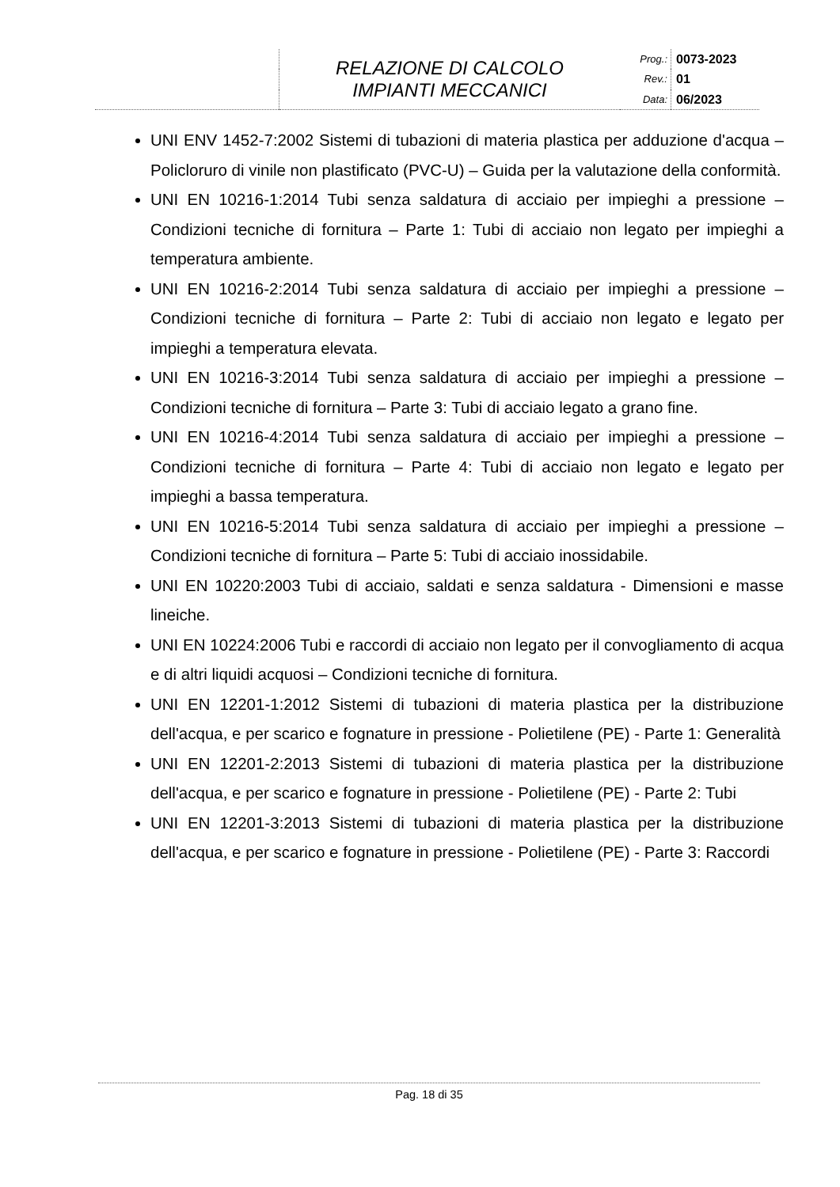| | RELAZIONE DI CALCOLO IMPIANTI MECCANICI | Prog.: | 0073-2023 |
| | | Rev.: | 01 |
| | | Data: | 06/2023 |
UNI ENV 1452-7:2002 Sistemi di tubazioni di materia plastica per adduzione d'acqua – Policloruro di vinile non plastificato (PVC-U) – Guida per la valutazione della conformità.
UNI EN 10216-1:2014 Tubi senza saldatura di acciaio per impieghi a pressione – Condizioni tecniche di fornitura – Parte 1: Tubi di acciaio non legato per impieghi a temperatura ambiente.
UNI EN 10216-2:2014 Tubi senza saldatura di acciaio per impieghi a pressione – Condizioni tecniche di fornitura – Parte 2: Tubi di acciaio non legato e legato per impieghi a temperatura elevata.
UNI EN 10216-3:2014 Tubi senza saldatura di acciaio per impieghi a pressione – Condizioni tecniche di fornitura – Parte 3: Tubi di acciaio legato a grano fine.
UNI EN 10216-4:2014 Tubi senza saldatura di acciaio per impieghi a pressione – Condizioni tecniche di fornitura – Parte 4: Tubi di acciaio non legato e legato per impieghi a bassa temperatura.
UNI EN 10216-5:2014 Tubi senza saldatura di acciaio per impieghi a pressione – Condizioni tecniche di fornitura – Parte 5: Tubi di acciaio inossidabile.
UNI EN 10220:2003 Tubi di acciaio, saldati e senza saldatura - Dimensioni e masse lineiche.
UNI EN 10224:2006 Tubi e raccordi di acciaio non legato per il convogliamento di acqua e di altri liquidi acquosi – Condizioni tecniche di fornitura.
UNI EN 12201-1:2012 Sistemi di tubazioni di materia plastica per la distribuzione dell'acqua, e per scarico e fognature in pressione - Polietilene (PE) - Parte 1: Generalità
UNI EN 12201-2:2013 Sistemi di tubazioni di materia plastica per la distribuzione dell'acqua, e per scarico e fognature in pressione - Polietilene (PE) - Parte 2: Tubi
UNI EN 12201-3:2013 Sistemi di tubazioni di materia plastica per la distribuzione dell'acqua, e per scarico e fognature in pressione - Polietilene (PE) - Parte 3: Raccordi
Pag. 18 di 35